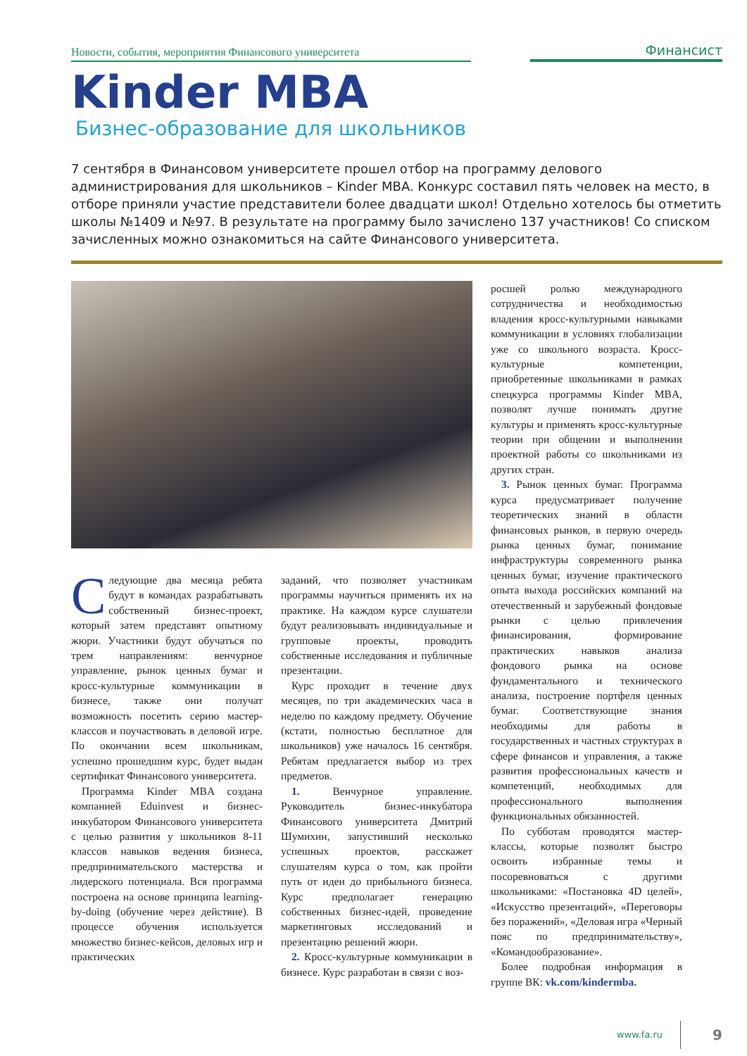Новости, события, мероприятия Финансового университета
Финансист
Kinder MBA
Бизнес-образование для школьников
7 сентября в Финансовом университете прошел отбор на программу делового администрирования для школьников – Kinder MBA. Конкурс составил пять человек на место, в отборе приняли участие представители более двадцати школ! Отдельно хотелось бы отметить школы №1409 и №97. В результате на программу было зачислено 137 участников! Со списком зачисленных можно ознакомиться на сайте Финансового университета.
Следующие два месяца ребята будут в командах разрабатывать собственный бизнес-проект, который затем представят опытному жюри. Участники будут обучаться по трем направлениям: венчурное управление, рынок ценных бумаг и кросс-культурные коммуникации в бизнесе, также они получат возможность посетить серию мастер-классов и поучаствовать в деловой игре. По окончании всем школьникам, успешно прошедшим курс, будет выдан сертификат Финансового университета.
Программа Kinder MBA создана компанией Eduinvest и бизнес-инкубатором Финансового университета с целью развития у школьников 8-11 классов навыков ведения бизнеса, предпринимательского мастерства и лидерского потенциала. Вся программа построена на основе принципа learning-by-doing (обучение через действие). В процессе обучения используется множество бизнес-кейсов, деловых игр и практических
заданий, что позволяет участникам программы научиться применять их на практике. На каждом курсе слушатели будут реализовывать индивидуальные и групповые проекты, проводить собственные исследования и публичные презентации.
Курс проходит в течение двух месяцев, по три академических часа в неделю по каждому предмету. Обучение (кстати, полностью бесплатное для школьников) уже началось 16 сентября. Ребятам предлагается выбор из трех предметов.
1. Венчурное управление. Руководитель бизнес-инкубатора Финансового университета Дмитрий Шумихин, запустивший несколько успешных проектов, расскажет слушателям курса о том, как пройти путь от идеи до прибыльного бизнеса. Курс предполагает генерацию собственных бизнес-идей, проведение маркетинговых исследований и презентацию решений жюри.
2. Кросс-культурные коммуникации в бизнесе. Курс разработан в связи с воз-
росшей ролью международного сотрудничества и необходимостью владения кросс-культурными навыками коммуникации в условиях глобализации уже со школьного возраста. Кросс-культурные компетенции, приобретенные школьниками в рамках спецкурса программы Kinder MBA, позволят лучше понимать другие культуры и применять кросс-культурные теории при общении и выполнении проектной работы со школьниками из других стран.
3. Рынок ценных бумаг. Программа курса предусматривает получение теоретических знаний в области финансовых рынков, в первую очередь рынка ценных бумаг, понимание инфраструктуры современного рынка ценных бумаг, изучение практического опыта выхода российских компаний на отечественный и зарубежный фондовые рынки с целью привлечения финансирования, формирование практических навыков анализа фондового рынка на основе фундаментального и технического анализа, построение портфеля ценных бумаг. Соответствующие знания необходимы для работы в государственных и частных структурах в сфере финансов и управления, а также развития профессиональных качеств и компетенций, необходимых для профессионального выполнения функциональных обязанностей.
По субботам проводятся мастер-классы, которые позволят быстро освоить избранные темы и посоревноваться с другими школьниками: «Постановка 4D целей», «Искусство презентаций», «Переговоры без поражений», «Деловая игра «Черный пояс по предпринимательству», «Командообразование».
Более подробная информация в группе ВК: vk.com/kindermba.
www.fa.ru 9